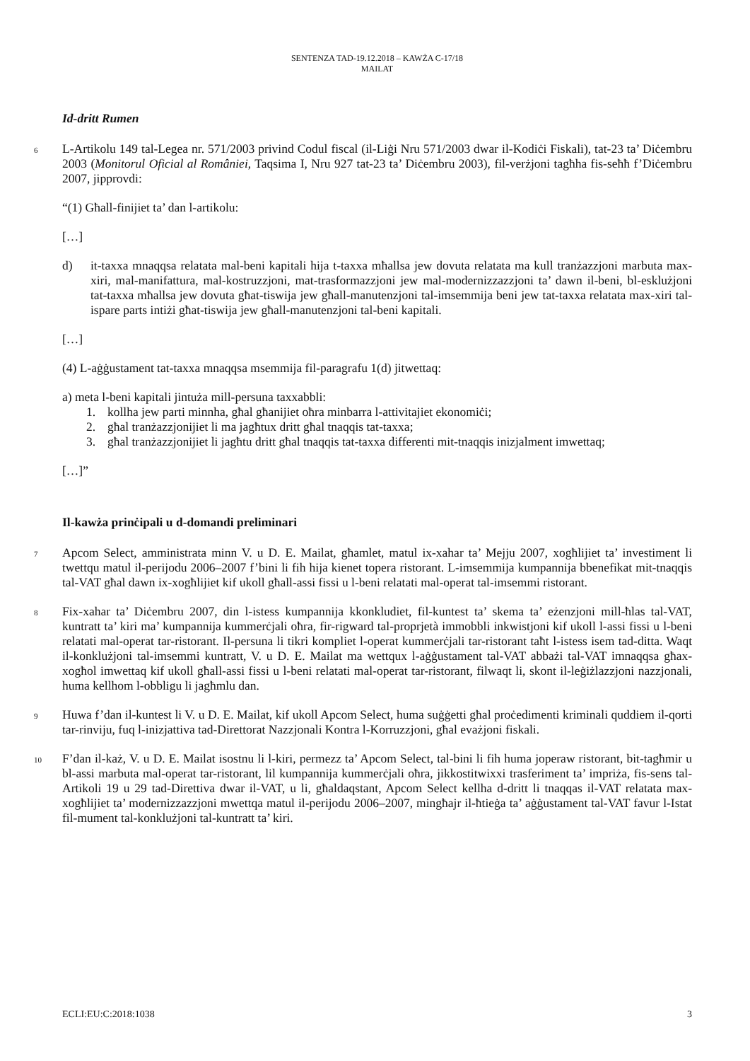SENTENZA TAD-19.12.2018 – KAWŻA C-17/18
MAILAT
Id-dritt Rumen
6
L-Artikolu 149 tal-Legea nr. 571/2003 privind Codul fiscal (il-Liġi Nru 571/2003 dwar il-Kodiċi Fiskali), tat-23 ta’ Diċembru 2003 (Monitorul Oficial al României, Taqsima I, Nru 927 tat-23 ta’ Diċembru 2003), fil-verżjoni tagħha fis-seħħ f’Diċembru 2007, jipprovdi:
“(1) Għall-finijiet ta’ dan l-artikolu:
[…]
d) it-taxxa mnaqqsa relatata mal-beni kapitali hija t-taxxa mħallsa jew dovuta relatata ma kull tranżazzjoni marbuta max-xiri, mal-manifattura, mal-kostruzzjoni, mat-trasformazzjoni jew mal-modernizzazzjoni ta’ dawn il-beni, bl-esklużjoni tat-taxxa mħallsa jew dovuta għat-tiswija jew għall-manutenzjoni tal-imsemmija beni jew tat-taxxa relatata max-xiri tal-ispare parts intiżi għat-tiswija jew għall-manutenzjoni tal-beni kapitali.
[…]
(4) L-aġġustament tat-taxxa mnaqqsa msemmija fil-paragrafu 1(d) jitwettaq:
a) meta l-beni kapitali jintuża mill-persuna taxxabbli:
1. kollha jew parti minnha, għal għanijiet oħra minbarra l-attivitajiet ekonomiċi;
2. għal tranżazzjonijiet li ma jagħtux dritt għal tnaqqis tat-taxxa;
3. għal tranżazzjonijiet li jagħtu dritt għal tnaqqis tat-taxxa differenti mit-tnaqqis inizjalment imwettaq;
[…]”
Il-kawża prinċipali u d-domandi preliminari
7
Apcom Select, amministrata minn V. u D. E. Mailat, għamlet, matul ix-xahar ta’ Mejju 2007, xogħlijiet ta’ investiment li twettqu matul il-perijodu 2006–2007 f’bini li fih hija kienet topera ristorant. L-imsemmija kumpannija bbenefikat mit-tnaqqis tal-VAT għal dawn ix-xogħlijiet kif ukoll għall-assi fissi u l-beni relatati mal-operat tal-imsemmi ristorant.
8
Fix-xahar ta’ Diċembru 2007, din l-istess kumpannija kkonkludiet, fil-kuntest ta’ skema ta’ eżenzjoni mill-ħlas tal-VAT, kuntratt ta’ kiri ma’ kumpannija kummerċjali oħra, fir-rigward tal-proprjetà immobbli inkwistjoni kif ukoll l-assi fissi u l-beni relatati mal-operat tar-ristorant. Il-persuna li tikri kompliet l-operat kummerċjali tar-ristorant taħt l-istess isem tad-ditta. Waqt il-konklużjoni tal-imsemmi kuntratt, V. u D. E. Mailat ma wettqux l-aġġustament tal-VAT abbażi tal-VAT imnaqqsa għax-xogħol imwettaq kif ukoll għall-assi fissi u l-beni relatati mal-operat tar-ristorant, filwaqt li, skont il-leġiżlazzjoni nazzjonali, huma kellhom l-obbligu li jagħmlu dan.
9
Huwa f’dan il-kuntest li V. u D. E. Mailat, kif ukoll Apcom Select, huma suġġetti għal proċedimenti kriminali quddiem il-qorti tar-rinviju, fuq l-inizjattiva tad-Direttorat Nazzjonali Kontra l-Korruzzjoni, għal evażjoni fiskali.
10
F’dan il-każ, V. u D. E. Mailat isostnu li l-kiri, permezz ta’ Apcom Select, tal-bini li fih huma joperaw ristorant, bit-tagħmir u bl-assi marbuta mal-operat tar-ristorant, lil kumpannija kummerċjali oħra, jikkostitwixxi trasferiment ta’ impriża, fis-sens tal-Artikoli 19 u 29 tad-Direttiva dwar il-VAT, u li, għaldaqstant, Apcom Select kellha d-dritt li tnaqqas il-VAT relatata max-xogħlijiet ta’ modernizzazzjoni mwettqa matul il-perijodu 2006–2007, mingħajr il-ħtieġa ta’ aġġustament tal-VAT favur l-Istat fil-mument tal-konklużjoni tal-kuntratt ta’ kiri.
ECLI:EU:C:2018:1038 3